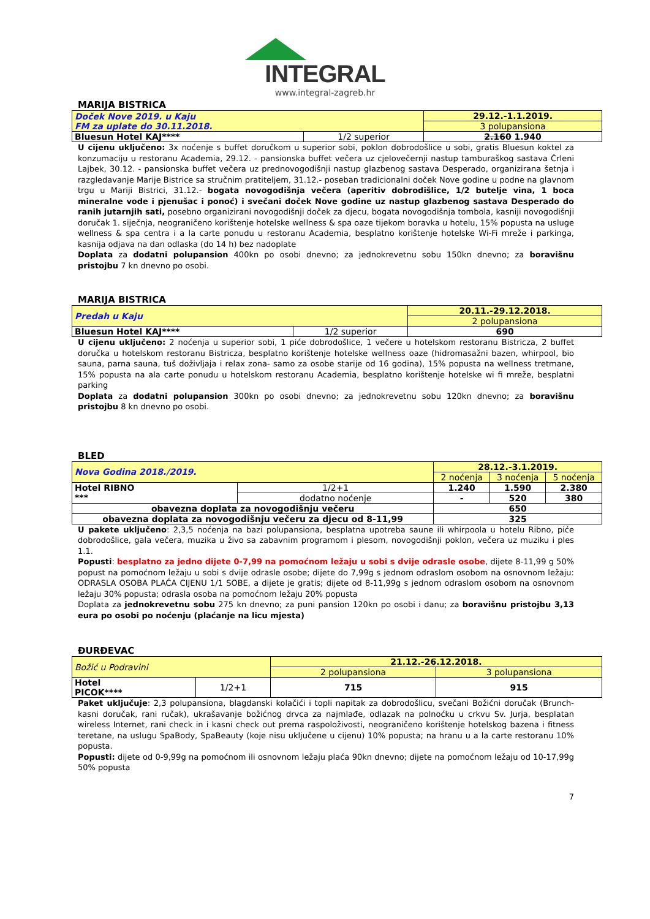INTEGRAL
www.integral-zagreb.hr
MARIJA BISTRICA
| Doček Nove 2019. u Kaju FM za uplate do 30.11.2018. | | 29.12.-1.1.2019. |
| | | 3 polupansiona |
| Bluesun Hotel KAJ**** | 1/2 superior | 2.160 1.940 |
U cijenu uključeno: 3x noćenje s buffet doručkom u superior sobi, poklon dobrodošlice u sobi, gratis Bluesun koktel za konzumaciju u restoranu Academia, 29.12. - pansionska buffet večera uz cjelovečernji nastup tamburaškog sastava Črleni Lajbek, 30.12. - pansionska buffet večera uz prednovogodišnji nastup glazbenog sastava Desperado, organizirana šetnja i razgledavanje Marije Bistrice sa stručnim pratiteljem, 31.12.- poseban tradicionalni doček Nove godine u podne na glavnom trgu u Mariji Bistrici, 31.12.- bogata novogodišnja večera (aperitiv dobrodišlice, 1/2 butelje vina, 1 boca mineralne vode i pjenušac i ponoć) i svečani doček Nove godine uz nastup glazbenog sastava Desperado do ranih jutarnjih sati, posebno organizirani novogodišnji doček za djecu, bogata novogodišnja tombola, kasniji novogodišnji doručak 1. siječnja, neograničeno korištenje hotelske wellness & spa oaze tijekom boravka u hotelu, 15% popusta na usluge wellness & spa centra i a la carte ponudu u restoranu Academia, besplatno korištenje hotelske Wi-Fi mreže i parkinga, kasnija odjava na dan odlaska (do 14 h) bez nadoplate
Doplata za dodatni polupansion 400kn po osobi dnevno; za jednokrevetnu sobu 150kn dnevno; za boravišnu pristojbu 7 kn dnevno po osobi.
MARIJA BISTRICA
| Predah u Kaju | | 20.11.-29.12.2018. |
| | | 2 polupansiona |
| Bluesun Hotel KAJ**** | 1/2 superior | 690 |
U cijenu uključeno: 2 noćenja u superior sobi, 1 piće dobrodošlice, 1 večere u hotelskom restoranu Bistricza, 2 buffet doručka u hotelskom restoranu Bistricza, besplatno korištenje hotelske wellness oaze (hidromasažni bazen, whirpool, bio sauna, parna sauna, tuš doživljaja i relax zona- samo za osobe starije od 16 godina), 15% popusta na wellness tretmane, 15% popusta na ala carte ponudu u hotelskom restoranu Academia, besplatno korištenje hotelske wi fi mreže, besplatni parking
Doplata za dodatni polupansion 300kn po osobi dnevno; za jednokrevetnu sobu 120kn dnevno; za boravišnu pristojbu 8 kn dnevno po osobi.
BLED
| Nova Godina 2018./2019. | | 28.12.-3.1.2019. | | |
| | | 2 noćenja | 3 noćenja | 5 noćenja |
| Hotel RIBNO *** | 1/2+1 | 1.240 | 1.590 | 2.380 |
| | dodatno noćenje | - | 520 | 380 |
| obavezna doplata za novogodišnju večeru | | 650 | | |
| obavezna doplata za novogodišnju večeru za djecu od 8-11,99 | | 325 | | |
U pakete uključeno: 2,3,5 noćenja na bazi polupansiona, besplatna upotreba saune ili whirpoola u hotelu Ribno, piće dobrodošlice, gala večera, muzika u živo sa zabavnim programom i plesom, novogodišnji poklon, večera uz muziku i ples 1.1.
Popusti: besplatno za jedno dijete 0-7,99 na pomoćnom ležaju u sobi s dvije odrasle osobe, dijete 8-11,99 g 50% popust na pomoćnom ležaju u sobi s dvije odrasle osobe; dijete do 7,99g s jednom odraslom osobom na osnovnom ležaju: ODRASLA OSOBA PLAĆA CIJENU 1/1 SOBE, a dijete je gratis; dijete od 8-11,99g s jednom odraslom osobom na osnovnom ležaju 30% popusta; odrasla osoba na pomoćnom ležaju 20% popusta
Doplata za jednokrevetnu sobu 275 kn dnevno; za puni pansion 120kn po osobi i danu; za boravišnu pristojbu 3,13 eura po osobi po noćenju (plaćanje na licu mjesta)
ĐURĐEVAC
| Božić u Podravini | | 21.12.-26.12.2018. | |
| | | 2 polupansiona | 3 polupansiona |
| Hotel PICOK**** | 1/2+1 | 715 | 915 |
Paket uključuje: 2,3 polupansiona, blagdanski kolačići i topli napitak za dobrodošlicu, svečani Božićni doručak (Brunch- kasni doručak, rani ručak), ukrašavanje božićnog drvca za najmlađe, odlazak na polnoćku u crkvu Sv. Jurja, besplatan wireless Internet, rani check in i kasni check out prema raspoloživosti, neograničeno korištenje hotelskog bazena i fitness teretane, na uslugu SpaBody, SpaBeauty (koje nisu uključene u cijenu) 10% popusta; na hranu u a la carte restoranu 10% popusta.
Popusti: dijete od 0-9,99g na pomoćnom ili osnovnom ležaju plaća 90kn dnevno; dijete na pomoćnom ležaju od 10-17,99g 50% popusta
7